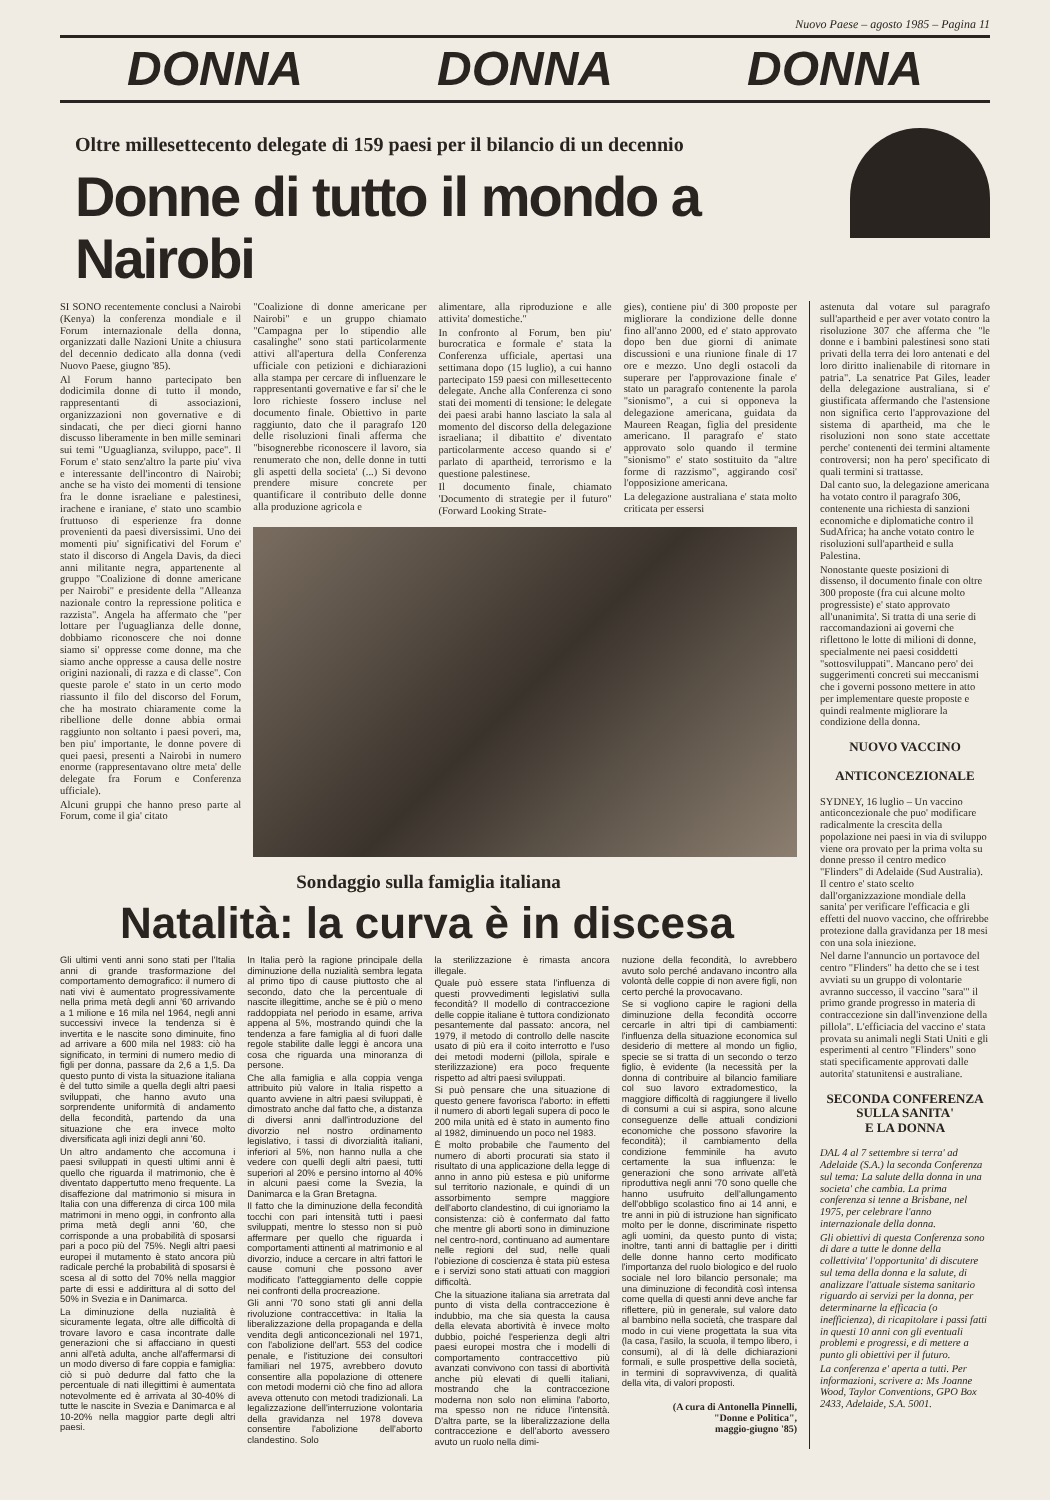Nuovo Paese – agosto 1985 – Pagina 11
DONNA DONNA DONNA
Oltre millesettecento delegate di 159 paesi per il bilancio di un decennio
Donne di tutto il mondo a Nairobi
SI SONO recentemente conclusi a Nairobi (Kenya) la conferenza mondiale e il Forum internazionale della donna, organizzati dalle Nazioni Unite a chiusura del decennio dedicato alla donna (vedi Nuovo Paese, giugno '85).
Al Forum hanno partecipato ben dodicimila donne di tutto il mondo, rappresentanti di associazioni, organizzazioni non governative e di sindacati, che per dieci giorni hanno discusso liberamente in ben mille seminari sui temi "Uguaglianza, sviluppo, pace". Il Forum e' stato senz'altro la parte piu' viva e interessante dell'incontro di Nairobi; anche se ha visto dei momenti di tensione fra le donne israeliane e palestinesi, irachene e iraniane, e' stato uno scambio fruttuoso di esperienze fra donne provenienti da paesi diversissimi. Uno dei momenti piu' significativi del Forum e' stato il discorso di Angela Davis, da dieci anni militante negra, appartenente al gruppo "Coalizione di donne americane per Nairobi" e presidente della "Alleanza nazionale contro la repressione politica e razzista". Angela ha affermato che "per lottare per l'uguaglianza delle donne, dobbiamo riconoscere che noi donne siamo si' oppresse come donne, ma che siamo anche oppresse a causa delle nostre origini nazionali, di razza e di classe". Con queste parole e' stato in un certo modo riassunto il filo del discorso del Forum, che ha mostrato chiaramente come la ribellione delle donne abbia ormai raggiunto non soltanto i paesi poveri, ma, ben piu' importante, le donne povere di quei paesi, presenti a Nairobi in numero enorme (rappresentavano oltre meta' delle delegate fra Forum e Conferenza ufficiale).
Alcuni gruppi che hanno preso parte al Forum, come il gia' citato
"Coalizione di donne americane per Nairobi" e un gruppo chiamato "Campagna per lo stipendio alle casalinghe" sono stati particolarmente attivi all'apertura della Conferenza ufficiale con petizioni e dichiarazioni alla stampa per cercare di influenzare le rappresentanti governative e far si' che le loro richieste fossero incluse nel documento finale. Obiettivo in parte raggiunto, dato che il paragrafo 120 delle risoluzioni finali afferma che "bisognerebbe riconoscere il lavoro, sia renumerato che non, delle donne in tutti gli aspetti della societa' (...) Si devono prendere misure concrete per quantificare il contributo delle donne alla produzione agricola e
alimentare, alla riproduzione e alle attivita' domestiche."
In confronto al Forum, ben piu' burocratica e formale e' stata la Conferenza ufficiale, apertasi una settimana dopo (15 luglio), a cui hanno partecipato 159 paesi con millesettecento delegate. Anche alla Conferenza ci sono stati dei momenti di tensione: le delegate dei paesi arabi hanno lasciato la sala al momento del discorso della delegazione israeliana; il dibattito e' diventato particolarmente acceso quando si e' parlato di apartheid, terrorismo e la questione palestinese.
Il documento finale, chiamato 'Documento di strategie per il futuro" (Forward Looking Strate-
gies), contiene piu' di 300 proposte per migliorare la condizione delle donne fino all'anno 2000, ed e' stato approvato dopo ben due giorni di animate discussioni e una riunione finale di 17 ore e mezzo. Uno degli ostacoli da superare per l'approvazione finale e' stato un paragrafo contenente la parola "sionismo", a cui si opponeva la delegazione americana, guidata da Maureen Reagan, figlia del presidente americano. Il paragrafo e' stato approvato solo quando il termine "sionismo" e' stato sostituito da "altre forme di razzismo", aggirando cosi' l'opposizione americana.
La delegazione australiana e' stata molto criticata per essersi
Sondaggio sulla famiglia italiana
Natalità: la curva è in discesa
Gli ultimi venti anni sono stati per l'Italia anni di grande trasformazione del comportamento demografico: il numero di nati vivi è aumentato progressivamente nella prima metà degli anni '60 arrivando a 1 milione e 16 mila nel 1964, negli anni successivi invece la tendenza si è invertita e le nascite sono diminuite, fino ad arrivare a 600 mila nel 1983: ciò ha significato, in termini di numero medio di figli per donna, passare da 2,6 a 1,5. Da questo punto di vista la situazione italiana è del tutto simile a quella degli altri paesi sviluppati, che hanno avuto una sorprendente uniformità di andamento della fecondità, partendo da una situazione che era invece molto diversificata agli inizi degli anni '60.
Un altro andamento che accomuna i paesi sviluppati in questi ultimi anni è quello che riguarda il matrimonio, che è diventato dappertutto meno frequente. La disaffezione dal matrimonio si misura in Italia con una differenza di circa 100 mila matrimoni in meno oggi, in confronto alla prima metà degli anni '60, che corrisponde a una probabilità di sposarsi pari a poco più del 75%. Negli altri paesi europei il mutamento è stato ancora più radicale perché la probabilità di sposarsi è scesa al di sotto del 70% nella maggior parte di essi e addirittura al di sotto del 50% in Svezia e in Danimarca.
La diminuzione della nuzialità è sicuramente legata, oltre alle difficoltà di trovare lavoro e casa incontrate dalle generazioni che si affacciano in questi anni all'età adulta, anche all'affermarsi di un modo diverso di fare coppia e famiglia: ciò si può dedurre dal fatto che la percentuale di nati illegittimi è aumentata notevolmente ed è arrivata al 30-40% di tutte le nascite in Svezia e Danimarca e al 10-20% nella maggior parte degli altri paesi.
In Italia però la ragione principale della diminuzione della nuzialità sembra legata al primo tipo di cause piuttosto che al secondo, dato che la percentuale di nascite illegittime, anche se è più o meno raddoppiata nel periodo in esame, arriva appena al 5%, mostrando quindi che la tendenza a fare famiglia al di fuori dalle regole stabilite dalle leggi è ancora una cosa che riguarda una minoranza di persone.
Che alla famiglia e alla coppia venga attribuito più valore in Italia rispetto a quanto avviene in altri paesi sviluppati, è dimostrato anche dal fatto che, a distanza di diversi anni dall'introduzione del divorzio nel nostro ordinamento legislativo, i tassi di divorzialità italiani, inferiori al 5%, non hanno nulla a che vedere con quelli degli altri paesi, tutti superiori al 20% e persino intorno al 40% in alcuni paesi come la Svezia, la Danimarca e la Gran Bretagna.
Il fatto che la diminuzione della fecondità tocchi con pari intensità tutti i paesi sviluppati, mentre lo stesso non si può affermare per quello che riguarda i comportamenti attinenti al matrimonio e al divorzio, induce a cercare in altri fattori le cause comuni che possono aver modificato l'atteggiamento delle coppie nei confronti della procreazione.
Gli anni '70 sono stati gli anni della rivoluzione contraccettiva: in Italia la liberalizzazione della propaganda e della vendita degli anticoncezionali nel 1971, con l'abolizione dell'art. 553 del codice penale, e l'istituzione dei consultori familiari nel 1975, avrebbero dovuto consentire alla popolazione di ottenere con metodi moderni ciò che fino ad allora aveva ottenuto con metodi tradizionali. La legalizzazione dell'interruzione volontaria della gravidanza nel 1978 doveva consentire l'abolizione dell'aborto clandestino. Solo
la sterilizzazione è rimasta ancora illegale.
Quale può essere stata l'influenza di questi provvedimenti legislativi sulla fecondità? Il modello di contraccezione delle coppie italiane è tuttora condizionato pesantemente dal passato: ancora, nel 1979, il metodo di controllo delle nascite usato di più era il coito interrotto e l'uso dei metodi moderni (pillola, spirale e sterilizzazione) era poco frequente rispetto ad altri paesi sviluppati.
Si può pensare che una situazione di questo genere favorisca l'aborto: in effetti il numero di aborti legali supera di poco le 200 mila unità ed è stato in aumento fino al 1982, diminuendo un poco nel 1983.
È molto probabile che l'aumento del numero di aborti procurati sia stato il risultato di una applicazione della legge di anno in anno più estesa e più uniforme sul territorio nazionale, e quindi di un assorbimento sempre maggiore dell'aborto clandestino, di cui ignoriamo la consistenza: ciò è confermato dal fatto che mentre gli aborti sono in diminuzione nel centro-nord, continuano ad aumentare nelle regioni del sud, nelle quali l'obiezione di coscienza è stata più estesa e i servizi sono stati attuati con maggiori difficoltà.
Che la situazione italiana sia arretrata dal punto di vista della contraccezione è indubbio, ma che sia questa la causa della elevata abortività è invece molto dubbio, poiché l'esperienza degli altri paesi europei mostra che i modelli di comportamento contraccettivo più avanzati convivono con tassi di abortività anche più elevati di quelli italiani, mostrando che la contraccezione moderna non solo non elimina l'aborto, ma spesso non ne riduce l'intensità. D'altra parte, se la liberalizzazione della contraccezione e dell'aborto avessero avuto un ruolo nella dimi-
nuzione della fecondità, lo avrebbero avuto solo perché andavano incontro alla volontà delle coppie di non avere figli, non certo perché la provocavano.
Se si vogliono capire le ragioni della diminuzione della fecondità occorre cercarle in altri tipi di cambiamenti: l'influenza della situazione economica sul desiderio di mettere al mondo un figlio, specie se si tratta di un secondo o terzo figlio, è evidente (la necessità per la donna di contribuire al bilancio familiare col suo lavoro extradomestico, la maggiore difficoltà di raggiungere il livello di consumi a cui si aspira, sono alcune conseguenze delle attuali condizioni economiche che possono sfavorire la fecondità); il cambiamento della condizione femminile ha avuto certamente la sua influenza: le generazioni che sono arrivate all'età riproduttiva negli anni '70 sono quelle che hanno usufruito dell'allungamento dell'obbligo scolastico fino ai 14 anni, e tre anni in più di istruzione han significato molto per le donne, discriminate rispetto agli uomini, da questo punto di vista; inoltre, tanti anni di battaglie per i diritti delle donne hanno certo modificato l'importanza del ruolo biologico e del ruolo sociale nel loro bilancio personale; ma una diminuzione di fecondità così intensa come quella di questi anni deve anche far riflettere, più in generale, sul valore dato al bambino nella società, che traspare dal modo in cui viene progettata la sua vita (la casa, l'asilo, la scuola, il tempo libero, i consumi), al di là delle dichiarazioni formali, e sulle prospettive della società, in termini di sopravvivenza, di qualità della vita, di valori proposti.
(A cura di Antonella Pinnelli,
"Donne e Politica",
maggio-giugno '85)
astenuta dal votare sul paragrafo sull'apartheid e per aver votato contro la risoluzione 307 che afferma che "le donne e i bambini palestinesi sono stati privati della terra dei loro antenati e del loro diritto inalienabile di ritornare in patria". La senatrice Pat Giles, leader della delegazione australiana, si e' giustificata affermando che l'astensione non significa certo l'approvazione del sistema di apartheid, ma che le risoluzioni non sono state accettate perche' contenenti dei termini altamente controversi; non ha pero' specificato di quali termini si trattasse.
Dal canto suo, la delegazione americana ha votato contro il paragrafo 306, contenente una richiesta di sanzioni economiche e diplomatiche contro il SudAfrica; ha anche votato contro le risoluzioni sull'apartheid e sulla Palestina.
Nonostante queste posizioni di dissenso, il documento finale con oltre 300 proposte (fra cui alcune molto progressiste) e' stato approvato all'unanimita'. Si tratta di una serie di raccomandazioni ai governi che riflettono le lotte di milioni di donne, specialmente nei paesi cosiddetti "sottosviluppati". Mancano pero' dei suggerimenti concreti sui meccanismi che i governi possono mettere in atto per implementare queste proposte e quindi realmente migliorare la condizione della donna.
NUOVO VACCINO
ANTICONCEZIONALE
SYDNEY, 16 luglio – Un vaccino anticoncezionale che puo' modificare radicalmente la crescita della popolazione nei paesi in via di sviluppo viene ora provato per la prima volta su donne presso il centro medico "Flinders" di Adelaide (Sud Australia). Il centro e' stato scelto dall'organizzazione mondiale della sanita' per verificare l'efficacia e gli effetti del nuovo vaccino, che offrirebbe protezione dalla gravidanza per 18 mesi con una sola iniezione.
Nel darne l'annuncio un portavoce del centro "Flinders" ha detto che se i test avviati su un gruppo di volontarie avranno successo, il vaccino "sara'" il primo grande progresso in materia di contraccezione sin dall'invenzione della pillola". L'efficiacia del vaccino e' stata provata su animali negli Stati Uniti e gli esperimenti al centro "Flinders" sono stati specificamente approvati dalle autorita' statunitensi e australiane.
SECONDA CONFERENZA
SULLA SANITA'
E LA DONNA
DAL 4 al 7 settembre si terra' ad Adelaide (S.A.) la seconda Conferenza sul tema: La salute della donna in una societa' che cambia. La prima conferenza si tenne a Brisbane, nel 1975, per celebrare l'anno internazionale della donna.
Gli obiettivi di questa Conferenza sono di dare a tutte le donne della collettivita' l'opportunita' di discutere sul tema della donna e la salute, di analizzare l'attuale sistema sanitario riguardo ai servizi per la donna, per determinarne la efficacia (o inefficienza), di ricapitolare i passi fatti in questi 10 anni con gli eventuali problemi e progressi, e di mettere a punto gli obiettivi per il futuro.
La conferenza e' aperta a tutti. Per informazioni, scrivere a: Ms Joanne Wood, Taylor Conventions, GPO Box 2433, Adelaide, S.A. 5001.